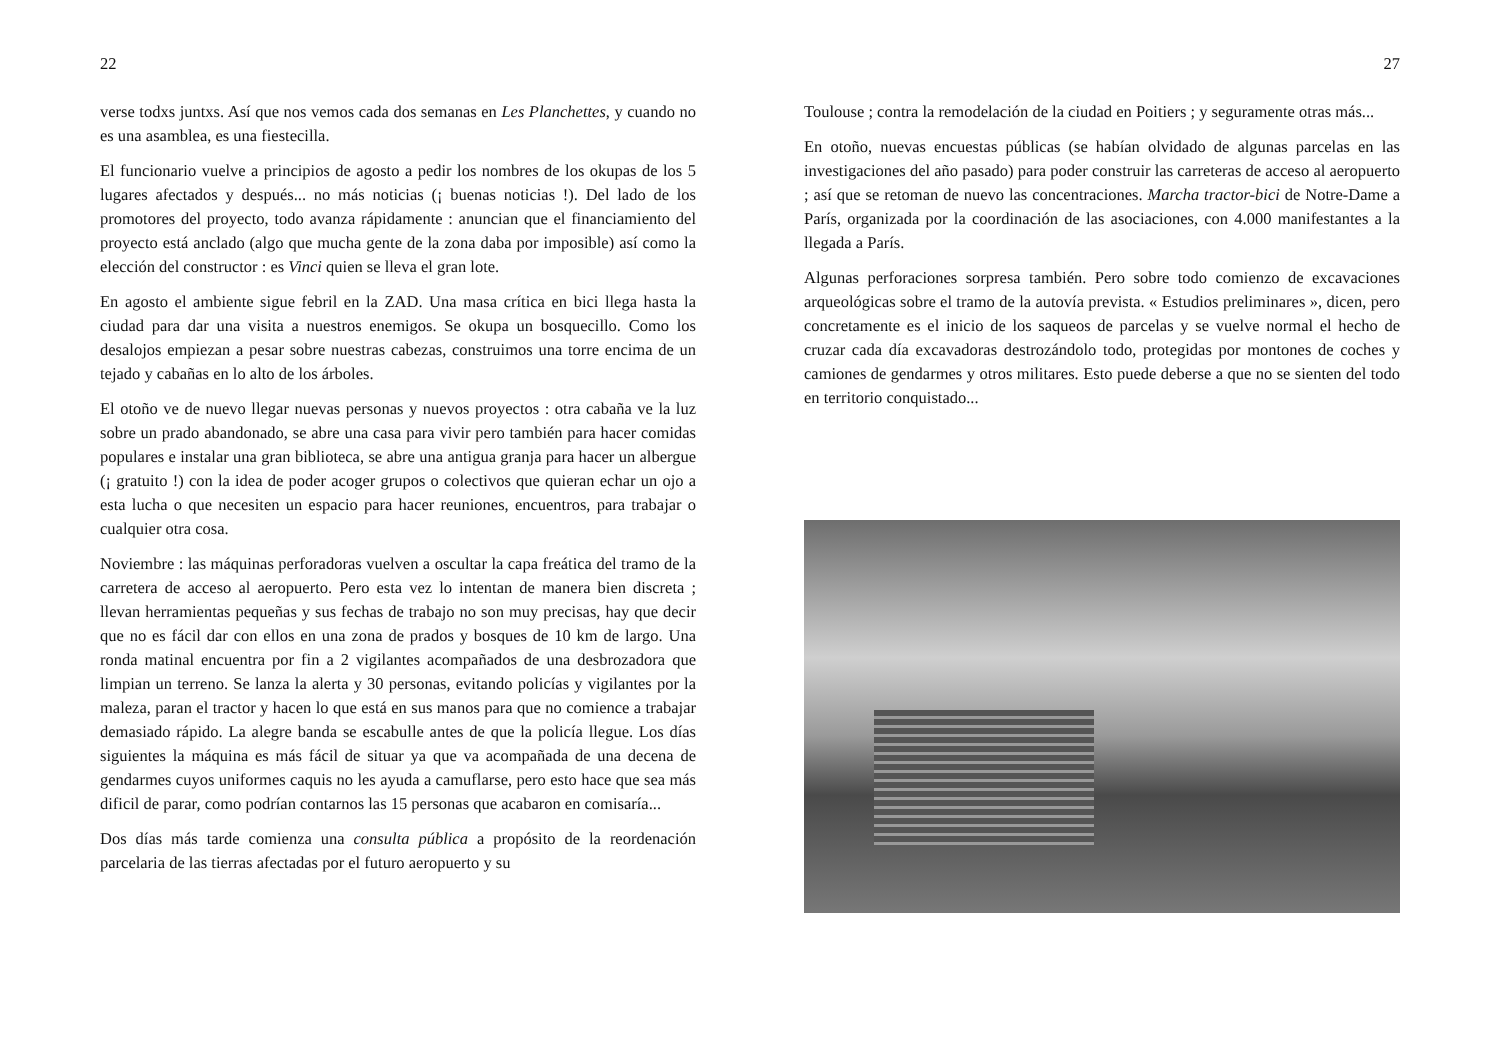22
verse todxs juntxs. Así que nos vemos cada dos semanas en Les Planchettes, y cuando no es una asamblea, es una fiestecilla.
El funcionario vuelve a principios de agosto a pedir los nombres de los okupas de los 5 lugares afectados y después... no más noticias (¡ buenas noticias !). Del lado de los promotores del proyecto, todo avanza rápidamente : anuncian que el financiamiento del proyecto está anclado (algo que mucha gente de la zona daba por imposible) así como la elección del constructor : es Vinci quien se lleva el gran lote.
En agosto el ambiente sigue febril en la ZAD. Una masa crítica en bici llega hasta la ciudad para dar una visita a nuestros enemigos. Se okupa un bosquecillo. Como los desalojos empiezan a pesar sobre nuestras cabezas, construimos una torre encima de un tejado y cabañas en lo alto de los árboles.
El otoño ve de nuevo llegar nuevas personas y nuevos proyectos : otra cabaña ve la luz sobre un prado abandonado, se abre una casa para vivir pero también para hacer comidas populares e instalar una gran biblioteca, se abre una antigua granja para hacer un albergue (¡ gratuito !) con la idea de poder acoger grupos o colectivos que quieran echar un ojo a esta lucha o que necesiten un espacio para hacer reuniones, encuentros, para trabajar o cualquier otra cosa.
Noviembre : las máquinas perforadoras vuelven a oscultar la capa freática del tramo de la carretera de acceso al aeropuerto. Pero esta vez lo intentan de manera bien discreta ; llevan herramientas pequeñas y sus fechas de trabajo no son muy precisas, hay que decir que no es fácil dar con ellos en una zona de prados y bosques de 10 km de largo. Una ronda matinal encuentra por fin a 2 vigilantes acompañados de una desbrozadora que limpian un terreno. Se lanza la alerta y 30 personas, evitando policías y vigilantes por la maleza, paran el tractor y hacen lo que está en sus manos para que no comience a trabajar demasiado rápido. La alegre banda se escabulle antes de que la policía llegue. Los días siguientes la máquina es más fácil de situar ya que va acompañada de una decena de gendarmes cuyos uniformes caquis no les ayuda a camuflarse, pero esto hace que sea más dificil de parar, como podrían contarnos las 15 personas que acabaron en comisaría...
Dos días más tarde comienza una consulta pública a propósito de la reordenación parcelaria de las tierras afectadas por el futuro aeropuerto y su
27
Toulouse ; contra la remodelación de la ciudad en Poitiers ; y seguramente otras más...
En otoño, nuevas encuestas públicas (se habían olvidado de algunas parcelas en las investigaciones del año pasado) para poder construir las carreteras de acceso al aeropuerto ; así que se retoman de nuevo las concentraciones. Marcha tractor-bici de Notre-Dame a París, organizada por la coordinación de las asociaciones, con 4.000 manifestantes a la llegada a París.
Algunas perforaciones sorpresa también. Pero sobre todo comienzo de excavaciones arqueológicas sobre el tramo de la autovía prevista. « Estudios preliminares », dicen, pero concretamente es el inicio de los saqueos de parcelas y se vuelve normal el hecho de cruzar cada día excavadoras destrozándolo todo, protegidas por montones de coches y camiones de gendarmes y otros militares. Esto puede deberse a que no se sienten del todo en territorio conquistado...